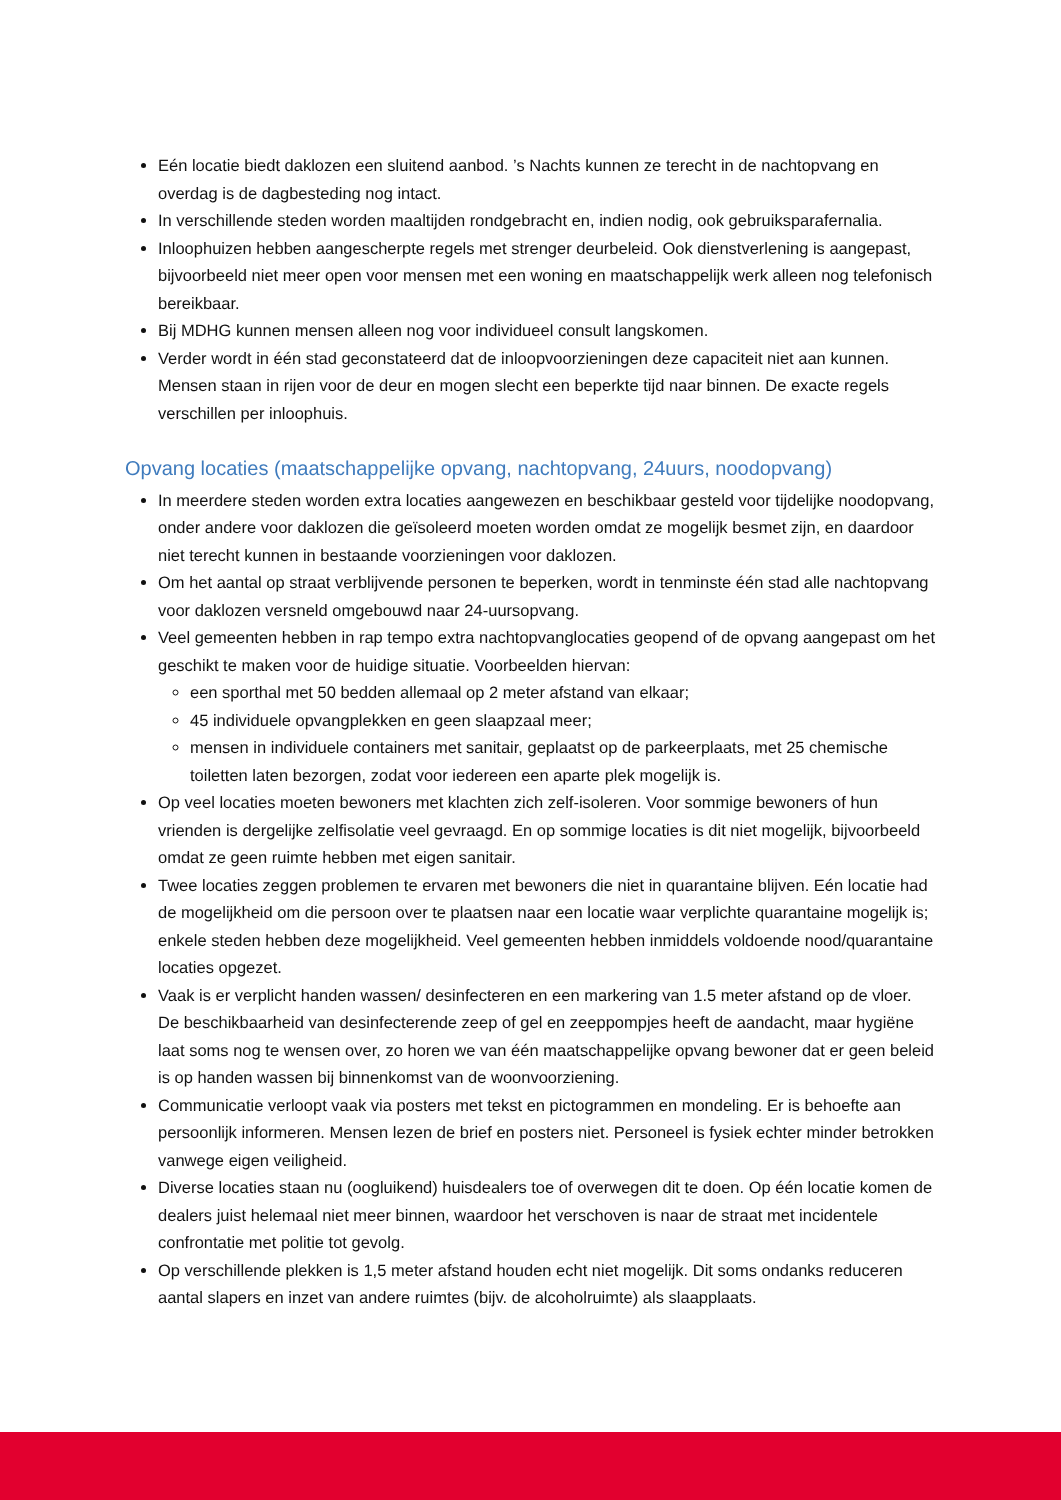Eén locatie biedt daklozen een sluitend aanbod. ’s Nachts kunnen ze terecht in de nachtopvang en overdag is de dagbesteding nog intact.
In verschillende steden worden maaltijden rondgebracht en, indien nodig, ook gebruiksparafernalia.
Inloophuizen hebben aangescherpte regels met strenger deurbeleid. Ook dienstverlening is aangepast, bijvoorbeeld niet meer open voor mensen met een woning en maatschappelijk werk alleen nog telefonisch bereikbaar.
Bij MDHG kunnen mensen alleen nog voor individueel consult langskomen.
Verder wordt in één stad geconstateerd dat de inloopvoorzieningen deze capaciteit niet aan kunnen. Mensen staan in rijen voor de deur en mogen slecht een beperkte tijd naar binnen. De exacte regels verschillen per inloophuis.
Opvang locaties (maatschappelijke opvang, nachtopvang, 24uurs, noodopvang)
In meerdere steden worden extra locaties aangewezen en beschikbaar gesteld voor tijdelijke noodopvang, onder andere voor daklozen die geïsoleerd moeten worden omdat ze mogelijk besmet zijn, en daardoor niet terecht kunnen in bestaande voorzieningen voor daklozen.
Om het aantal op straat verblijvende personen te beperken, wordt in tenminste één stad alle nachtopvang voor daklozen versneld omgebouwd naar 24-uursopvang.
Veel gemeenten hebben in rap tempo extra nachtopvanglocaties geopend of de opvang aangepast om het geschikt te maken voor de huidige situatie. Voorbeelden hiervan:
een sporthal met 50 bedden allemaal op 2 meter afstand van elkaar;
45 individuele opvangplekken en geen slaapzaal meer;
mensen in individuele containers met sanitair, geplaatst op de parkeerplaats, met 25 chemische toiletten laten bezorgen, zodat voor iedereen een aparte plek mogelijk is.
Op veel locaties moeten bewoners met klachten zich zelf-isoleren. Voor sommige bewoners of hun vrienden is dergelijke zelfisolatie veel gevraagd. En op sommige locaties is dit niet mogelijk, bijvoorbeeld omdat ze geen ruimte hebben met eigen sanitair.
Twee locaties zeggen problemen te ervaren met bewoners die niet in quarantaine blijven. Eén locatie had de mogelijkheid om die persoon over te plaatsen naar een locatie waar verplichte quarantaine mogelijk is; enkele steden hebben deze mogelijkheid. Veel gemeenten hebben inmiddels voldoende nood/quarantaine locaties opgezet.
Vaak is er verplicht handen wassen/ desinfecteren en een markering van 1.5 meter afstand op de vloer. De beschikbaarheid van desinfecterende zeep of gel en zeeppompjes heeft de aandacht, maar hygiëne laat soms nog te wensen over, zo horen we van één maatschappelijke opvang bewoner dat er geen beleid is op handen wassen bij binnenkomst van de woonvoorziening.
Communicatie verloopt vaak via posters met tekst en pictogrammen en mondeling. Er is behoefte aan persoonlijk informeren. Mensen lezen de brief en posters niet. Personeel is fysiek echter minder betrokken vanwege eigen veiligheid.
Diverse locaties staan nu (oogluikend) huisdealers toe of overwegen dit te doen. Op één locatie komen de dealers juist helemaal niet meer binnen, waardoor het verschoven is naar de straat met incidentele confrontatie met politie tot gevolg.
Op verschillende plekken is 1,5 meter afstand houden echt niet mogelijk. Dit soms ondanks reduceren aantal slapers en inzet van andere ruimtes (bijv. de alcoholruimte) als slaapplaats.